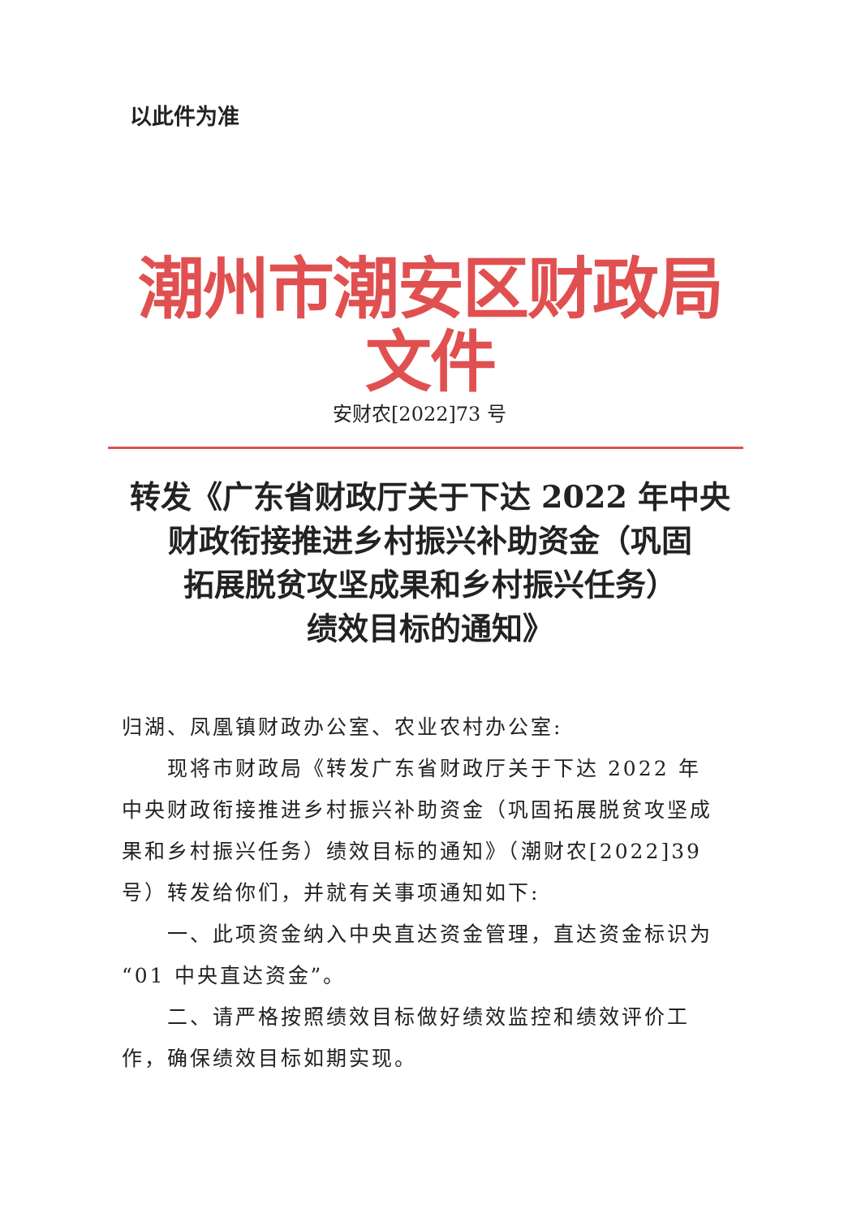以此件为准
潮州市潮安区财政局文件
安财农[2022]73 号
转发《广东省财政厅关于下达 2022 年中央
财政衔接推进乡村振兴补助资金（巩固
拓展脱贫攻坚成果和乡村振兴任务）
绩效目标的通知》
归湖、凤凰镇财政办公室、农业农村办公室:
现将市财政局《转发广东省财政厅关于下达 2022 年中央财政衔接推进乡村振兴补助资金（巩固拓展脱贫攻坚成果和乡村振兴任务）绩效目标的通知》（潮财农[2022]39 号）转发给你们，并就有关事项通知如下:
一、此项资金纳入中央直达资金管理，直达资金标识为“01 中央直达资金”。
二、请严格按照绩效目标做好绩效监控和绩效评价工作，确保绩效目标如期实现。